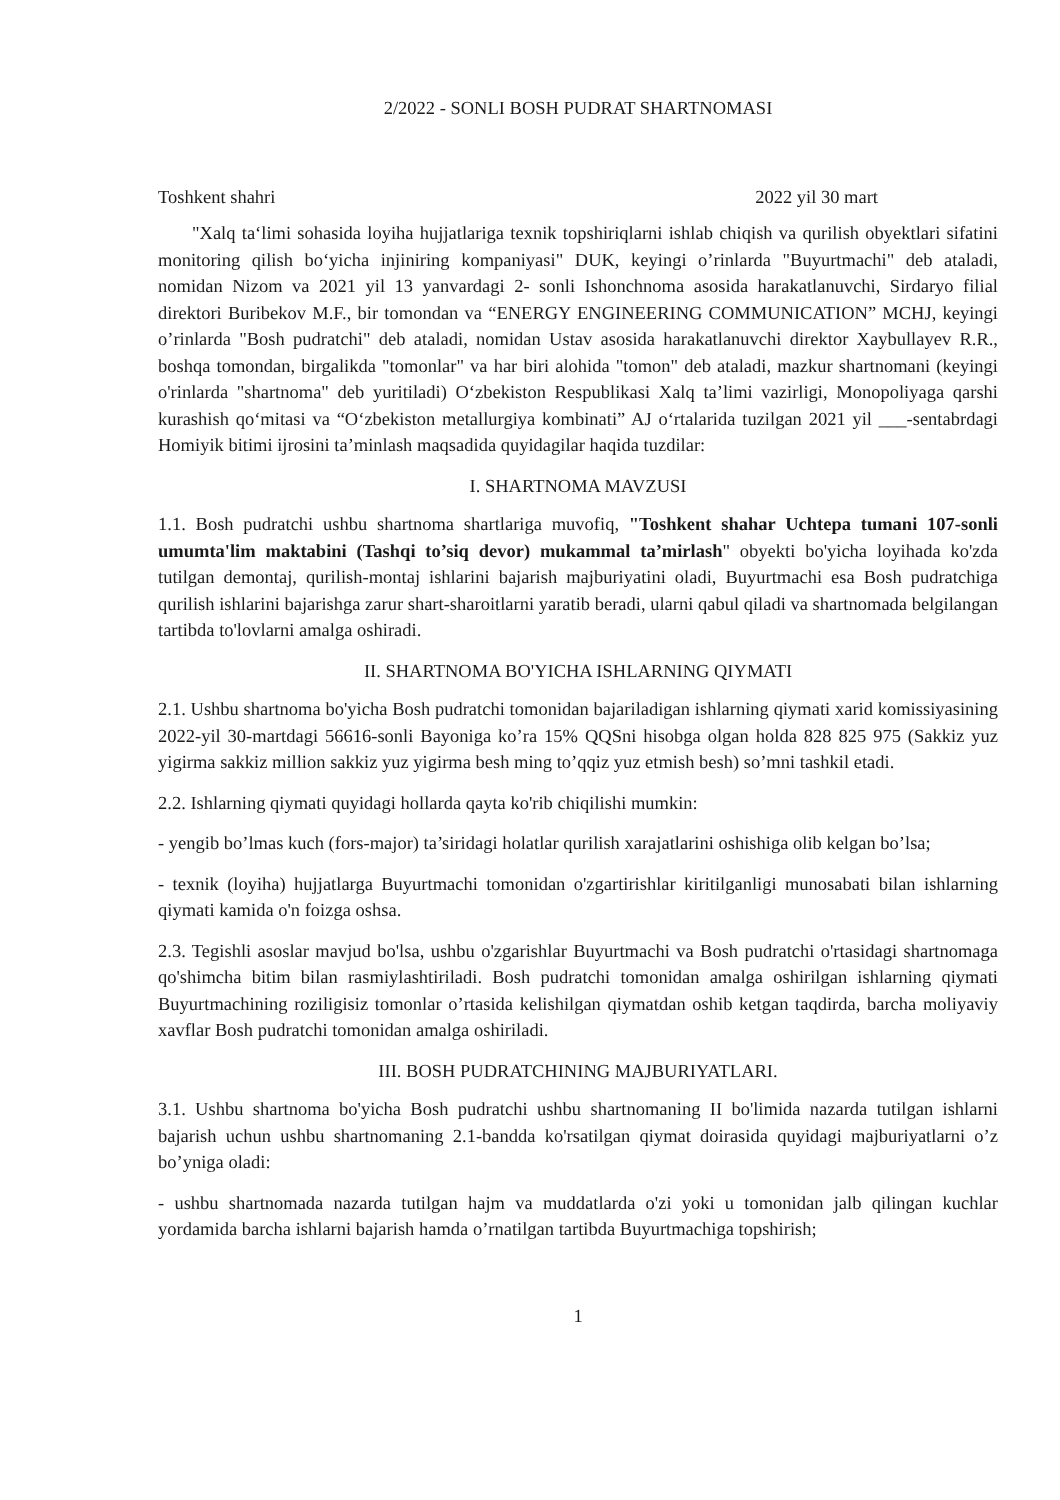2/2022 - SONLI BOSH PUDRAT SHARTNOMASI
Toshkent shahri 2022 yil 30 mart
"Xalq ta‘limi sohasida loyiha hujjatlariga texnik topshiriqlarni ishlab chiqish va qurilish obyektlari sifatini monitoring qilish bo‘yicha injiniring kompaniyasi" DUK, keyingi o’rinlarda "Buyurtmachi" deb ataladi, nomidan Nizom va 2021 yil 13 yanvardagi 2- sonli Ishonchnoma asosida harakatlanuvchi, Sirdaryo filial direktori Buribekov M.F., bir tomondan va “ENERGY ENGINEERING COMMUNICATION” MCHJ, keyingi o’rinlarda "Bosh pudratchi" deb ataladi, nomidan Ustav asosida harakatlanuvchi direktor Xaybullayev R.R., boshqa tomondan, birgalikda "tomonlar" va har biri alohida "tomon" deb ataladi, mazkur shartnomani (keyingi o'rinlarda "shartnoma" deb yuritiladi) O‘zbekiston Respublikasi Xalq ta’limi vazirligi, Monopoliyaga qarshi kurashish qo‘mitasi va “O‘zbekiston metallurgiya kombinati” AJ o‘rtalarida tuzilgan 2021 yil ___-sentabrdagi Homiyik bitimi ijrosini ta’minlash maqsadida quyidagilar haqida tuzdilar:
I. SHARTNOMA MAVZUSI
1.1. Bosh pudratchi ushbu shartnoma shartlariga muvofiq, "Toshkent shahar Uchtepa tumani 107-sonli umumta'lim maktabini (Tashqi to’siq devor) mukammal ta’mirlash" obyekti bo'yicha loyihada ko'zda tutilgan demontaj, qurilish-montaj ishlarini bajarish majburiyatini oladi, Buyurtmachi esa Bosh pudratchiga qurilish ishlarini bajarishga zarur shart-sharoitlarni yaratib beradi, ularni qabul qiladi va shartnomada belgilangan tartibda to'lovlarni amalga oshiradi.
II. SHARTNOMA BO'YICHA ISHLARNING QIYMATI
2.1. Ushbu shartnoma bo'yicha Bosh pudratchi tomonidan bajariladigan ishlarning qiymati xarid komissiyasining 2022-yil 30-martdagi 56616-sonli Bayoniga ko’ra 15% QQSni hisobga olgan holda 828 825 975 (Sakkiz yuz yigirma sakkiz million sakkiz yuz yigirma besh ming to’qqiz yuz etmish besh) so’mni tashkil etadi.
2.2. Ishlarning qiymati quyidagi hollarda qayta ko'rib chiqilishi mumkin:
- yengib bo’lmas kuch (fors-major) ta’siridagi holatlar qurilish xarajatlarini oshishiga olib kelgan bo’lsa;
- texnik (loyiha) hujjatlarga Buyurtmachi tomonidan o'zgartirishlar kiritilganligi munosabati bilan ishlarning qiymati kamida o'n foizga oshsa.
2.3. Tegishli asoslar mavjud bo'lsa, ushbu o'zgarishlar Buyurtmachi va Bosh pudratchi o'rtasidagi shartnomaga qo'shimcha bitim bilan rasmiylashtiriladi. Bosh pudratchi tomonidan amalga oshirilgan ishlarning qiymati Buyurtmachining roziligisiz tomonlar o’rtasida kelishilgan qiymatdan oshib ketgan taqdirda, barcha moliyaviy xavflar Bosh pudratchi tomonidan amalga oshiriladi.
III. BOSH PUDRATCHINING MAJBURIYATLARI.
3.1. Ushbu shartnoma bo'yicha Bosh pudratchi ushbu shartnomaning II bo'limida nazarda tutilgan ishlarni bajarish uchun ushbu shartnomaning 2.1-bandda ko'rsatilgan qiymat doirasida quyidagi majburiyatlarni o’z bo’yniga oladi:
- ushbu shartnomada nazarda tutilgan hajm va muddatlarda o'zi yoki u tomonidan jalb qilingan kuchlar yordamida barcha ishlarni bajarish hamda o’rnatilgan tartibda Buyurtmachiga topshirish;
1